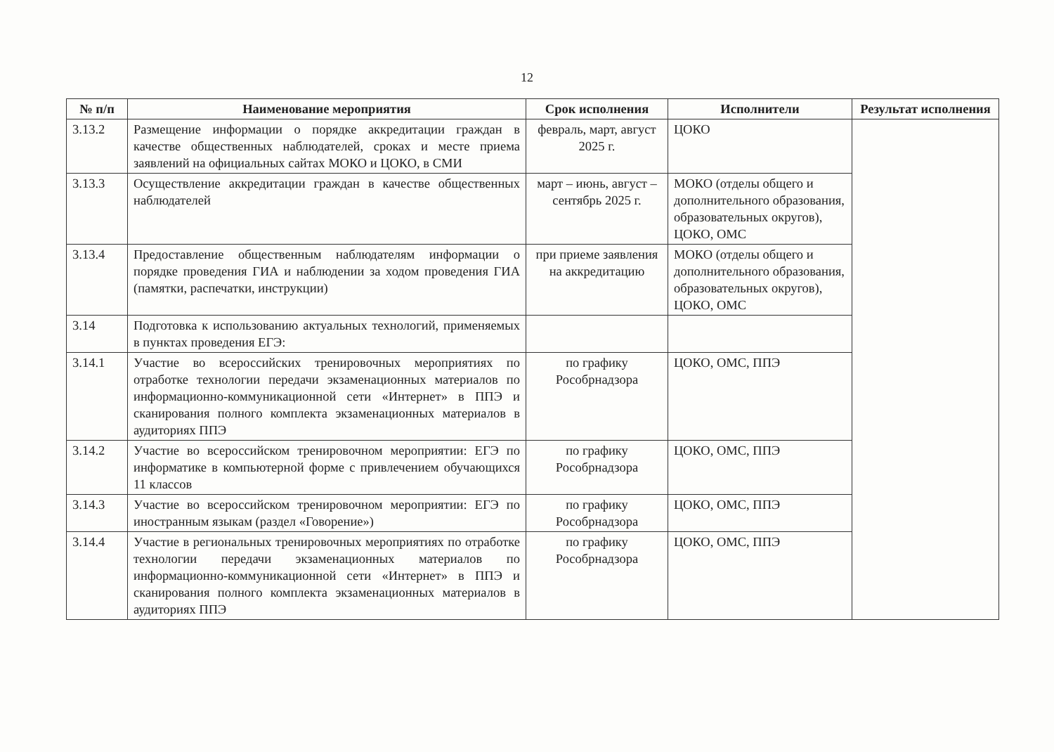12
| № п/п | Наименование мероприятия | Срок исполнения | Исполнители | Результат исполнения |
| --- | --- | --- | --- | --- |
| 3.13.2 | Размещение информации о порядке аккредитации граждан в качестве общественных наблюдателей, сроках и месте приема заявлений на официальных сайтах МОКО и ЦОКО, в СМИ | февраль, март, август 2025 г. | ЦОКО | |
| 3.13.3 | Осуществление аккредитации граждан в качестве общественных наблюдателей | март – июнь, август – сентябрь 2025 г. | МОКО (отделы общего и дополнительного образования, образовательных округов), ЦОКО, ОМС | |
| 3.13.4 | Предоставление общественным наблюдателям информации о порядке проведения ГИА и наблюдении за ходом проведения ГИА (памятки, распечатки, инструкции) | при приеме заявления на аккредитацию | МОКО (отделы общего и дополнительного образования, образовательных округов), ЦОКО, ОМС | |
| 3.14 | Подготовка к использованию актуальных технологий, применяемых в пунктах проведения ЕГЭ: | | | |
| 3.14.1 | Участие во всероссийских тренировочных мероприятиях по отработке технологии передачи экзаменационных материалов по информационно-коммуникационной сети «Интернет» в ППЭ и сканирования полного комплекта экзаменационных материалов в аудиториях ППЭ | по графику Рособрнадзора | ЦОКО, ОМС, ППЭ | |
| 3.14.2 | Участие во всероссийском тренировочном мероприятии: ЕГЭ по информатике в компьютерной форме с привлечением обучающихся 11 классов | по графику Рособрнадзора | ЦОКО, ОМС, ППЭ | |
| 3.14.3 | Участие во всероссийском тренировочном мероприятии: ЕГЭ по иностранным языкам (раздел «Говорение») | по графику Рособрнадзора | ЦОКО, ОМС, ППЭ | |
| 3.14.4 | Участие в региональных тренировочных мероприятиях по отработке технологии передачи экзаменационных материалов по информационно-коммуникационной сети «Интернет» в ППЭ и сканирования полного комплекта экзаменационных материалов в аудиториях ППЭ | по графику Рособрнадзора | ЦОКО, ОМС, ППЭ | |